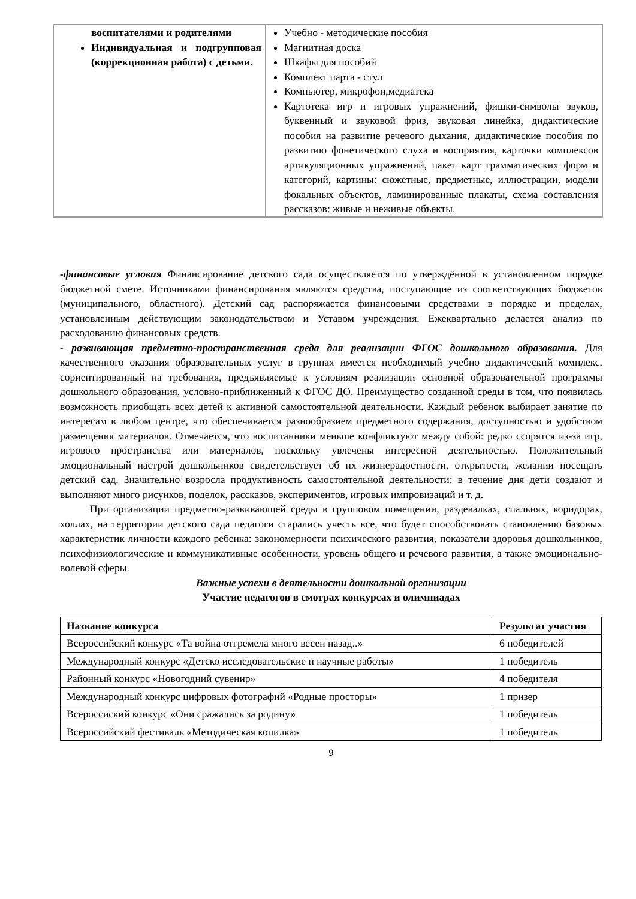| воспитателями и родителями Индивидуальная и подгрупповая (коррекционная работа) с детьми. | Учебно - методические пособия Магнитная доска Шкафы для пособий Комплект парта - стул Компьютер, микрофон,медиатека Картотека игр и игровых упражнений, фишки-символы звуков, буквенный и звуковой фриз, звуковая линейка, дидактические пособия на развитие речевого дыхания, дидактические пособия по развитию фонетического слуха и восприятия, карточки комплексов артикуляционных упражнений, пакет карт грамматических форм и категорий, картины: сюжетные, предметные, иллюстрации, модели фокальных объектов, ламинированные плакаты, схема составления рассказов: живые и неживые объекты. |
-финансовые условия Финансирование детского сада осуществляется по утверждённой в установленном порядке бюджетной смете. Источниками финансирования являются средства, поступающие из соответствующих бюджетов (муниципального, областного). Детский сад распоряжается финансовыми средствами в порядке и пределах, установленным действующим законодательством и Уставом учреждения. Ежеквартально делается анализ по расходованию финансовых средств.
- развивающая предметно-пространственная среда для реализации ФГОС дошкольного образования. Для качественного оказания образовательных услуг в группах имеется необходимый учебно дидактический комплекс, сориентированный на требования, предъявляемые к условиям реализации основной образовательной программы дошкольного образования, условно-приближенный к ФГОС ДО. Преимущество созданной среды в том, что появилась возможность приобщать всех детей к активной самостоятельной деятельности. Каждый ребенок выбирает занятие по интересам в любом центре, что обеспечивается разнообразием предметного содержания, доступностью и удобством размещения материалов. Отмечается, что воспитанники меньше конфликтуют между собой: редко ссорятся из-за игр, игрового пространства или материалов, поскольку увлечены интересной деятельностью. Положительный эмоциональный настрой дошкольников свидетельствует об их жизнерадостности, открытости, желании посещать детский сад. Значительно возросла продуктивность самостоятельной деятельности: в течение дня дети создают и выполняют много рисунков, поделок, рассказов, экспериментов, игровых импровизаций и т. д.
При организации предметно-развивающей среды в групповом помещении, раздевалках, спальнях, коридорах, холлах, на территории детского сада педагоги старались учесть все, что будет способствовать становлению базовых характеристик личности каждого ребенка: закономерности психического развития, показатели здоровья дошкольников, психофизиологические и коммуникативные особенности, уровень общего и речевого развития, а также эмоционально-волевой сферы.
Важные успехи в деятельности дошкольной организации
Участие педагогов в смотрах конкурсах и олимпиадах
| Название конкурса | Результат участия |
| --- | --- |
| Всероссийский конкурс «Та война отгремела много весен назад..» | 6 победителей |
| Международный конкурс «Детско исследовательские и научные работы» | 1 победитель |
| Районный конкурс «Новогодний сувенир» | 4 победителя |
| Международный конкурс цифровых фотографий «Родные просторы» | 1 призер |
| Всероссиский конкурс «Они сражались за родину» | 1 победитель |
| Всероссийский фестиваль «Методическая копилка» | 1 победитель |
9